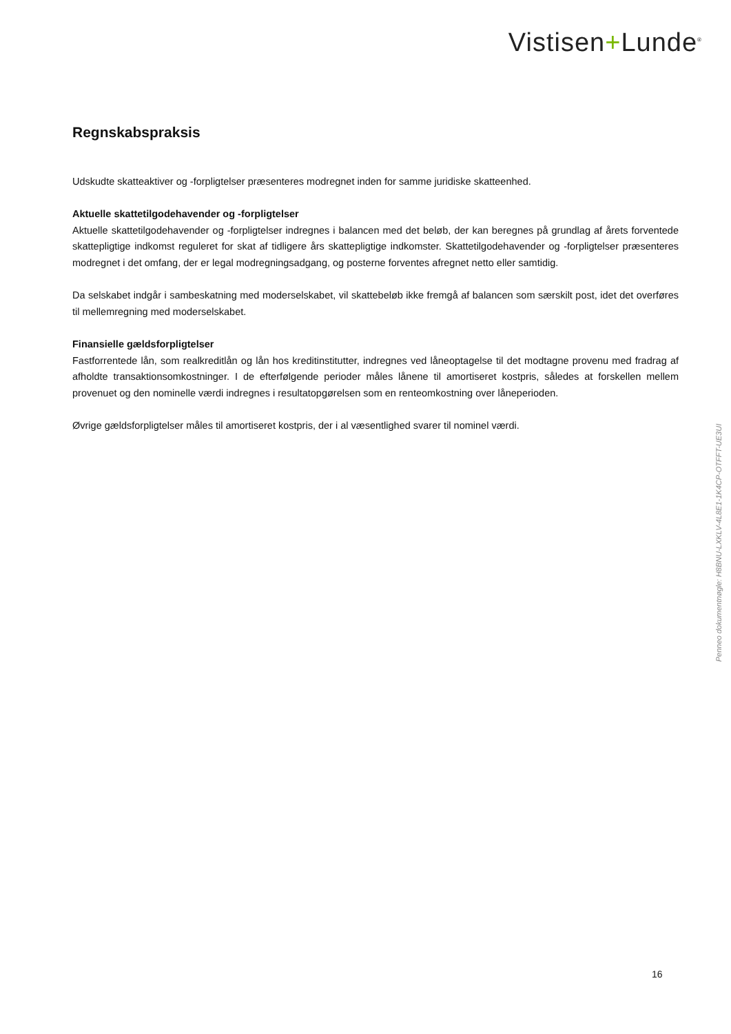Vistisen+Lunde<sup>®</sup>
Regnskabspraksis
Udskudte skatteaktiver og -forpligtelser præsenteres modregnet inden for samme juridiske skatteenhed.
Aktuelle skattetilgodehavender og -forpligtelser
Aktuelle skattetilgodehavender og -forpligtelser indregnes i balancen med det beløb, der kan beregnes på grundlag af årets forventede skattepligtige indkomst reguleret for skat af tidligere års skattepligtige indkomster. Skattetilgodehavender og -forpligtelser præsenteres modregnet i det omfang, der er legal modregningsadgang, og posterne forventes afregnet netto eller samtidig.
Da selskabet indgår i sambeskatning med moderselskabet, vil skattebeløb ikke fremgå af balancen som særskilt post, idet det overføres til mellemregning med moderselskabet.
Finansielle gældsforpligtelser
Fastforrentede lån, som realkreditlån og lån hos kreditinstitutter, indregnes ved låneoptagelse til det modtagne provenu med fradrag af afholdte transaktionsomkostninger. I de efterfølgende perioder måles lånene til amortiseret kostpris, således at forskellen mellem provenuet og den nominelle værdi indregnes i resultatopgørelsen som en renteomkostning over låneperioden.
Øvrige gældsforpligtelser måles til amortiseret kostpris, der i al væsentlighed svarer til nominel værdi.
Penneo dokumentnøgle: H8BNU-LXKLV-4L8E1-1K4CP-OTFFT-UE3UI
16